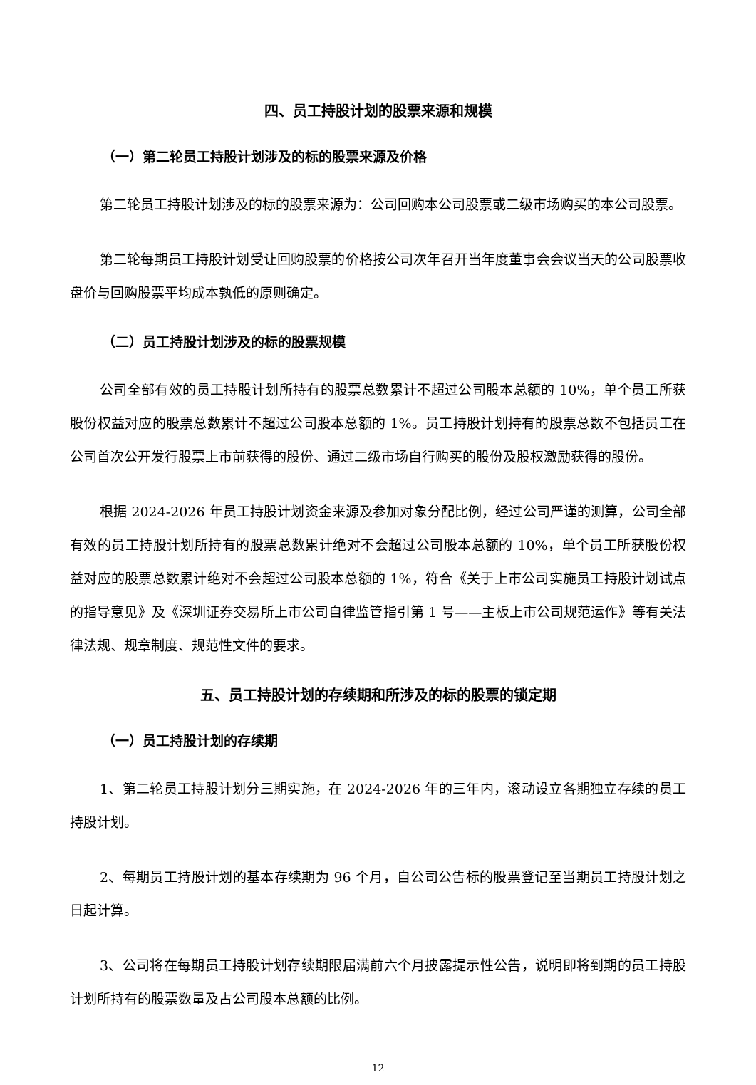四、员工持股计划的股票来源和规模
（一）第二轮员工持股计划涉及的标的股票来源及价格
第二轮员工持股计划涉及的标的股票来源为：公司回购本公司股票或二级市场购买的本公司股票。
第二轮每期员工持股计划受让回购股票的价格按公司次年召开当年度董事会会议当天的公司股票收盘价与回购股票平均成本孰低的原则确定。
（二）员工持股计划涉及的标的股票规模
公司全部有效的员工持股计划所持有的股票总数累计不超过公司股本总额的 10%，单个员工所获股份权益对应的股票总数累计不超过公司股本总额的 1%。员工持股计划持有的股票总数不包括员工在公司首次公开发行股票上市前获得的股份、通过二级市场自行购买的股份及股权激励获得的股份。
根据 2024-2026 年员工持股计划资金来源及参加对象分配比例，经过公司严谨的测算，公司全部有效的员工持股计划所持有的股票总数累计绝对不会超过公司股本总额的 10%，单个员工所获股份权益对应的股票总数累计绝对不会超过公司股本总额的 1%，符合《关于上市公司实施员工持股计划试点的指导意见》及《深圳证券交易所上市公司自律监管指引第 1 号——主板上市公司规范运作》等有关法律法规、规章制度、规范性文件的要求。
五、员工持股计划的存续期和所涉及的标的股票的锁定期
（一）员工持股计划的存续期
1、第二轮员工持股计划分三期实施，在 2024-2026 年的三年内，滚动设立各期独立存续的员工持股计划。
2、每期员工持股计划的基本存续期为 96 个月，自公司公告标的股票登记至当期员工持股计划之日起计算。
3、公司将在每期员工持股计划存续期限届满前六个月披露提示性公告，说明即将到期的员工持股计划所持有的股票数量及占公司股本总额的比例。
12